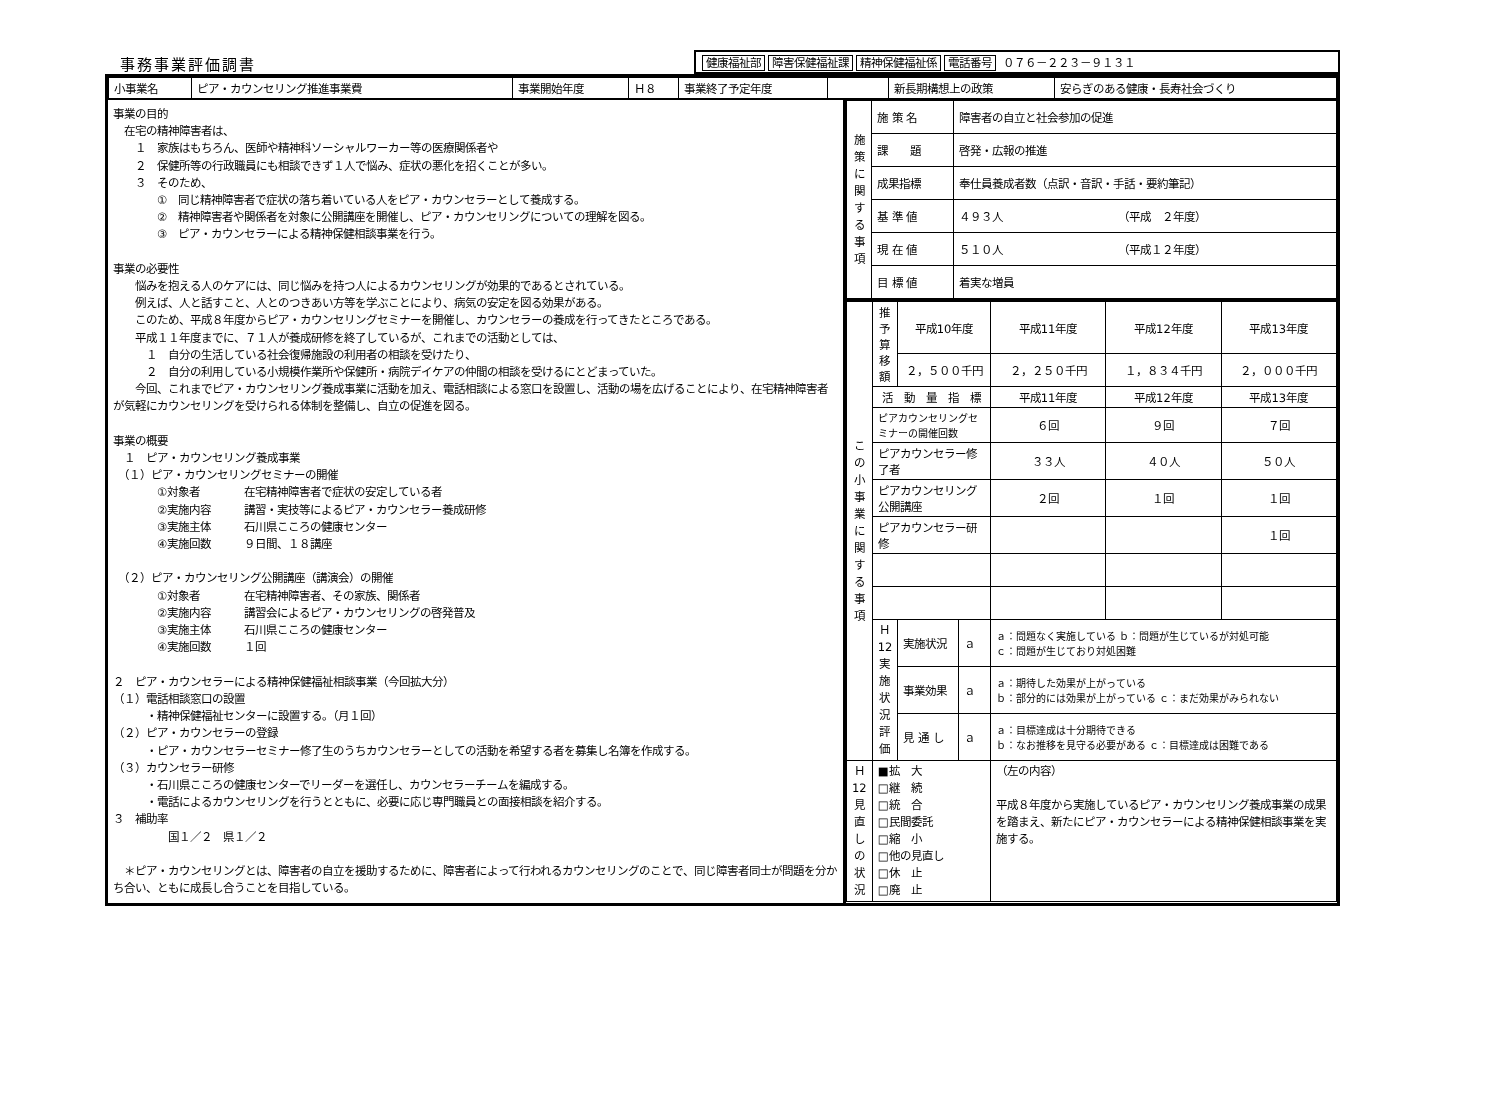事務事業評価調書
健康福祉部 障害保健福祉課 精神保健福祉係 電話番号 ０７６－２２３－９１３１
| / 小事業名 / ピア・カウンセリング推進事業費 / 事業開始年度 / Ｈ８ / 事業終了予定年度 / / 新長期構想上の政策 / 安らぎのある健康・長寿社会づくり / | |
| 事業の目的 在宅の精神障害者は、 １ 家族はもちろん、医師や精神科ソーシャルワーカー等の医療関係者や ２ 保健所等の行政職員にも相談できず１人で悩み、症状の悪化を招くことが多い。 ３ そのため、 ① 同じ精神障害者で症状の落ち着いている人をピア・カウンセラーとして養成する。 ② 精神障害者や関係者を対象に公開講座を開催し、ピア・カウンセリングについての理解を図る。 ③ ピア・カウンセラーによる精神保健相談事業を行う。 事業の必要性 悩みを抱える人のケアには、同じ悩みを持つ人によるカウンセリングが効果的であるとされている。 例えば、人と話すこと、人とのつきあい方等を学ぶことにより、病気の安定を図る効果がある。 このため、平成８年度からピア・カウンセリングセミナーを開催し、カウンセラーの養成を行ってきたところである。 平成１１年度までに、７１人が養成研修を終了しているが、これまでの活動としては、 １ 自分の生活している社会復帰施設の利用者の相談を受けたり、 ２ 自分の利用している小規模作業所や保健所・病院デイケアの仲間の相談を受けるにとどまっていた。 今回、これまでピア・カウンセリング養成事業に活動を加え、電話相談による窓口を設置し、活動の場を広げることにより、在宅精神障害者が気軽にカウンセリングを受けられる体制を整備し、自立の促進を図る。 事業の概要 １ ピア・カウンセリング養成事業 （１）ピア・カウンセリングセミナーの開催 ①対象者 在宅精神障害者で症状の安定している者 ②実施内容 講習・実技等によるピア・カウンセラー養成研修 ③実施主体 石川県こころの健康センター ④実施回数 ９日間、１８講座 （２）ピア・カウンセリング公開講座（講演会）の開催 ①対象者 在宅精神障害者、その家族、関係者 ②実施内容 講習会によるピア・カウンセリングの啓発普及 ③実施主体 石川県こころの健康センター ④実施回数 １回 ２ ピア・カウンセラーによる精神保健福祉相談事業（今回拡大分） （１）電話相談窓口の設置 ・精神保健福祉センターに設置する。（月１回） （２）ピア・カウンセラーの登録 ・ピア・カウンセラーセミナー修了生のうちカウンセラーとしての活動を希望する者を募集し名簿を作成する。 （３）カウンセラー研修 ・石川県こころの健康センターでリーダーを選任し、カウンセラーチームを編成する。 ・電話によるカウンセリングを行うとともに、必要に応じ専門職員との面接相談を紹介する。 ３ 補助率 国１／２ 県１／２ ＊ピア・カウンセリングとは、障害者の自立を援助するために、障害者によって行われるカウンセリングのことで、同じ障害者同士が問題を分かち合い、ともに成長し合うことを目指している。 | / 施 策 に 関 す る 事 項 / 施 策 名 / 障害者の自立と社会参加の促進 / / / 課 題 / 啓発・広報の推進 / / / 成果指標 / 奉仕員養成者数（点訳・音訳・手話・要約筆記） / / / 基 準 値 / ４９３人 （平成 ２年度） / / / 現 在 値 / ５１０人 （平成１２年度） / / / 目 標 値 / 着実な増員 / / こ の 小 事 業 に 関 す る 事 項 / 推予算 移額 / 平成10年度 / / 平成11年度 / 平成12年度 / 平成13年度 / / / / ２，５００千円 / / ２，２５０千円 / １，８３４千円 / ２，０００千円 / / / 活 動 量 指 標 / / / 平成11年度 / 平成12年度 / 平成13年度 / / / ピアカウンセリングセミナーの開催回数 / / / ６回 / ９回 / ７回 / / / ピアカウンセラー修了者 / / / ３３人 / ４０人 / ５０人 / / / ピアカウンセリング公開講座 / / / ２回 / １回 / １回 / / / ピアカウンセラー研修 / / / / / １回 / / / Ｈ 12 実 施 状 況 評 価 / 実施状況 / ａ / ａ：問題なく実施している ｂ：問題が生じているが対処可能 ｃ：問題が生じており対処困難 / / / / / / 事業効果 / ａ / ａ：期待した効果が上がっている ｂ：部分的には効果が上がっている ｃ：まだ効果がみられない / / / / / / 見 通 し / ａ / ａ：目標達成は十分期待できる ｂ：なお推移を見守る必要がある ｃ：目標達成は困難である / / / / Ｈ 12 見 直 し の 状 況 / ■拡 大 □継 続 □統 合 □民間委託 □縮 小 □他の見直し □休 止 □廃 止 / / / （左の内容） 平成８年度から実施しているピア・カウンセリング養成事業の成果を踏まえ、新たにピア・カウンセラーによる精神保健相談事業を実施する。 / / / |